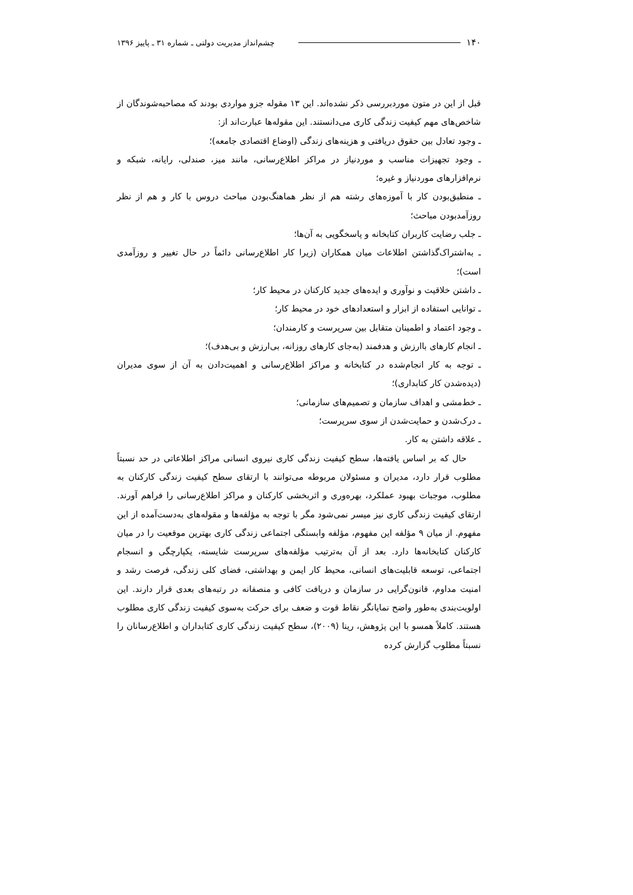۱۴۰ چشم‌انداز مدیریت دولتی ـ شماره ۳۱ ـ پاییز ۱۳۹۶
قبل از این در متون موردبررسی ذکر نشده‌اند. این ۱۳ مقوله جزو مواردی بودند که مصاحبه‌شوندگان از شاخص‌های مهم کیفیت زندگی کاری می‌دانستند. این مقوله‌ها عبارت‌اند از:
ـ وجود تعادل بین حقوق دریافتی و هزینه‌های زندگی (اوضاع اقتصادی جامعه)؛
ـ وجود تجهیزات مناسب و موردنیاز در مراکز اطلاع‌رسانی، مانند میز، صندلی، رایانه، شبکه و نرم‌افزارهای موردنیاز و غیره؛
ـ منطبق‌بودن کار با آموزه‌های رشته هم از نظر هماهنگ‌بودن مباحث دروس با کار و هم از نظر روزآمدبودن مباحث؛
ـ جلب رضایت کاربران کتابخانه و پاسخگویی به آن‌ها؛
ـ به‌اشتراک‌گذاشتن اطلاعات میان همکاران (زیرا کار اطلاع‌رسانی دائماً در حال تغییر و روزآمدی است)؛
ـ داشتن خلاقیت و نوآوری و ایده‌های جدید کارکنان در محیط کار؛
ـ توانایی استفاده از ابزار و استعدادهای خود در محیط کار؛
ـ وجود اعتماد و اطمینان متقابل بین سرپرست و کارمندان؛
ـ انجام کارهای باارزش و هدفمند (به‌جای کارهای روزانه، بی‌ارزش و بی‌هدف)؛
ـ توجه به کار انجام‌شده در کتابخانه و مراکز اطلاع‌رسانی و اهمیت‌دادن به آن از سوی مدیران (دیده‌شدن کار کتابداری)؛
ـ خط‌مشی و اهداف سازمان و تصمیم‌های سازمانی؛
ـ درک‌شدن و حمایت‌شدن از سوی سرپرست؛
ـ علاقه داشتن به کار.
حال که بر اساس یافته‌ها، سطح کیفیت زندگی کاری نیروی انسانی مراکز اطلاعاتی در حد نسبتاً مطلوب قرار دارد، مدیران و مسئولان مربوطه می‌توانند با ارتقای سطح کیفیت زندگی کارکنان به مطلوب، موجبات بهبود عملکرد، بهره‌وری و اثربخشی کارکنان و مراکز اطلاع‌رسانی را فراهم آورند. ارتقای کیفیت زندگی کاری نیز میسر نمی‌شود مگر با توجه به مؤلفه‌ها و مقوله‌های به‌دست‌آمده از این مفهوم. از میان ۹ مؤلفه این مفهوم، مؤلفه وابستگی اجتماعی زندگی کاری بهترین موقعیت را در میان کارکنان کتابخانه‌ها دارد. بعد از آن به‌ترتیب مؤلفه‌های سرپرست شایسته، یکپارچگی و انسجام اجتماعی، توسعه قابلیت‌های انسانی، محیط کار ایمن و بهداشتی، فضای کلی زندگی، فرصت رشد و امنیت مداوم، قانون‌گرایی در سازمان و دریافت کافی و منصفانه در رتبه‌های بعدی قرار دارند. این اولویت‌بندی به‌طور واضح نمایانگر نقاط قوت و ضعف برای حرکت به‌سوی کیفیت زندگی کاری مطلوب هستند. کاملاً همسو با این پژوهش، رینا (۲۰۰۹)، سطح کیفیت زندگی کاری کتابداران و اطلاع‌رسانان را نسبتاً مطلوب گزارش کرده